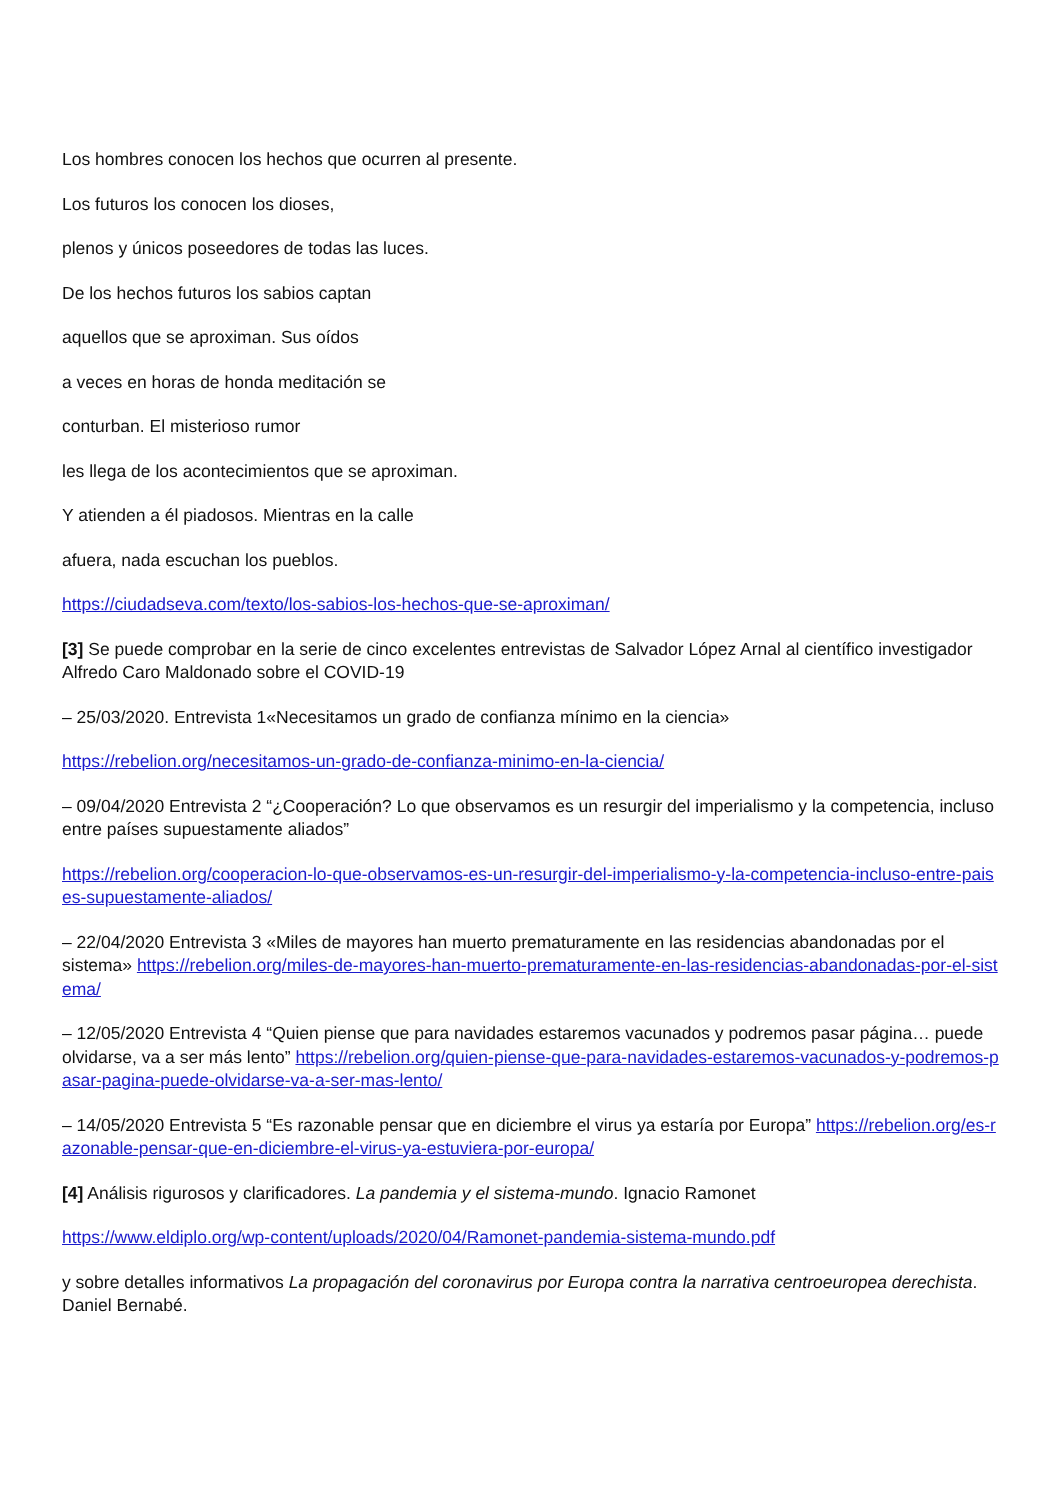Los hombres conocen los hechos que ocurren al presente.
Los futuros los conocen los dioses,
plenos y únicos poseedores de todas las luces.
De los hechos futuros los sabios captan
aquellos que se aproximan. Sus oídos
a veces en horas de honda meditación se
conturban. El misterioso rumor
les llega de los acontecimientos que se aproximan.
Y atienden a él piadosos. Mientras en la calle
afuera, nada escuchan los pueblos.
https://ciudadseva.com/texto/los-sabios-los-hechos-que-se-aproximan/
[3] Se puede comprobar en la serie de cinco excelentes entrevistas de Salvador López Arnal al científico investigador Alfredo Caro Maldonado sobre el COVID-19
– 25/03/2020. Entrevista 1«Necesitamos un grado de confianza mínimo en la ciencia»
https://rebelion.org/necesitamos-un-grado-de-confianza-minimo-en-la-ciencia/
– 09/04/2020 Entrevista 2 “¿Cooperación? Lo que observamos es un resurgir del imperialismo y la competencia, incluso entre países supuestamente aliados”
https://rebelion.org/cooperacion-lo-que-observamos-es-un-resurgir-del-imperialismo-y-la-competencia-incluso-entre-paises-supuestamente-aliados/
– 22/04/2020 Entrevista 3 «Miles de mayores han muerto prematuramente en las residencias abandonadas por el sistema» https://rebelion.org/miles-de-mayores-han-muerto-prematuramente-en-las-residencias-abandonadas-por-el-sistema/
– 12/05/2020 Entrevista 4 “Quien piense que para navidades estaremos vacunados y podremos pasar página… puede olvidarse, va a ser más lento” https://rebelion.org/quien-piense-que-para-navidades-estaremos-vacunados-y-podremos-pasar-pagina-puede-olvidarse-va-a-ser-mas-lento/
– 14/05/2020 Entrevista 5 “Es razonable pensar que en diciembre el virus ya estaría por Europa” https://rebelion.org/es-razonable-pensar-que-en-diciembre-el-virus-ya-estuviera-por-europa/
[4] Análisis rigurosos y clarificadores. La pandemia y el sistema-mundo. Ignacio Ramonet
https://www.eldiplo.org/wp-content/uploads/2020/04/Ramonet-pandemia-sistema-mundo.pdf
y sobre detalles informativos La propagación del coronavirus por Europa contra la narrativa centroeuropea derechista. Daniel Bernabé.